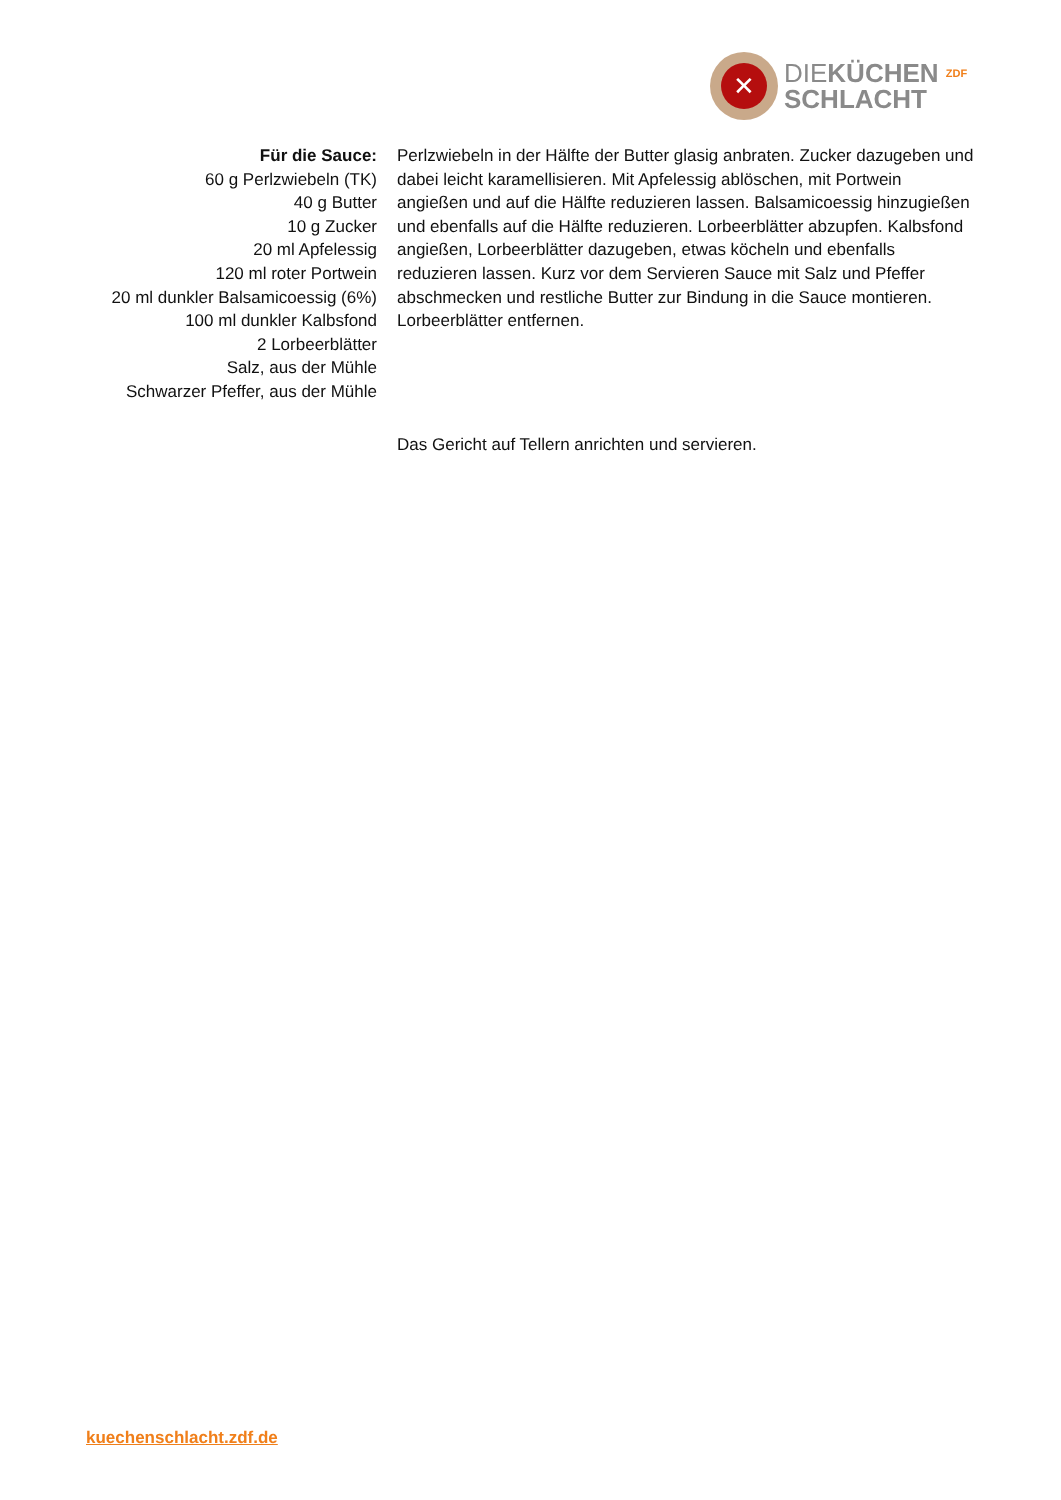✕
DIEKÜCHEN ZDF
SCHLACHT
Für die Sauce:
60 g Perlzwiebeln (TK)
40 g Butter
10 g Zucker
20 ml Apfelessig
120 ml roter Portwein
20 ml dunkler Balsamicoessig (6%)
100 ml dunkler Kalbsfond
2 Lorbeerblätter
Salz, aus der Mühle
Schwarzer Pfeffer, aus der Mühle
Perlzwiebeln in der Hälfte der Butter glasig anbraten. Zucker dazugeben und dabei leicht karamellisieren. Mit Apfelessig ablöschen, mit Portwein angießen und auf die Hälfte reduzieren lassen. Balsamicoessig hinzugießen und ebenfalls auf die Hälfte reduzieren. Lorbeerblätter abzupfen. Kalbsfond angießen, Lorbeerblätter dazugeben, etwas köcheln und ebenfalls reduzieren lassen. Kurz vor dem Servieren Sauce mit Salz und Pfeffer abschmecken und restliche Butter zur Bindung in die Sauce montieren. Lorbeerblätter entfernen.
Das Gericht auf Tellern anrichten und servieren.
kuechenschlacht.zdf.de